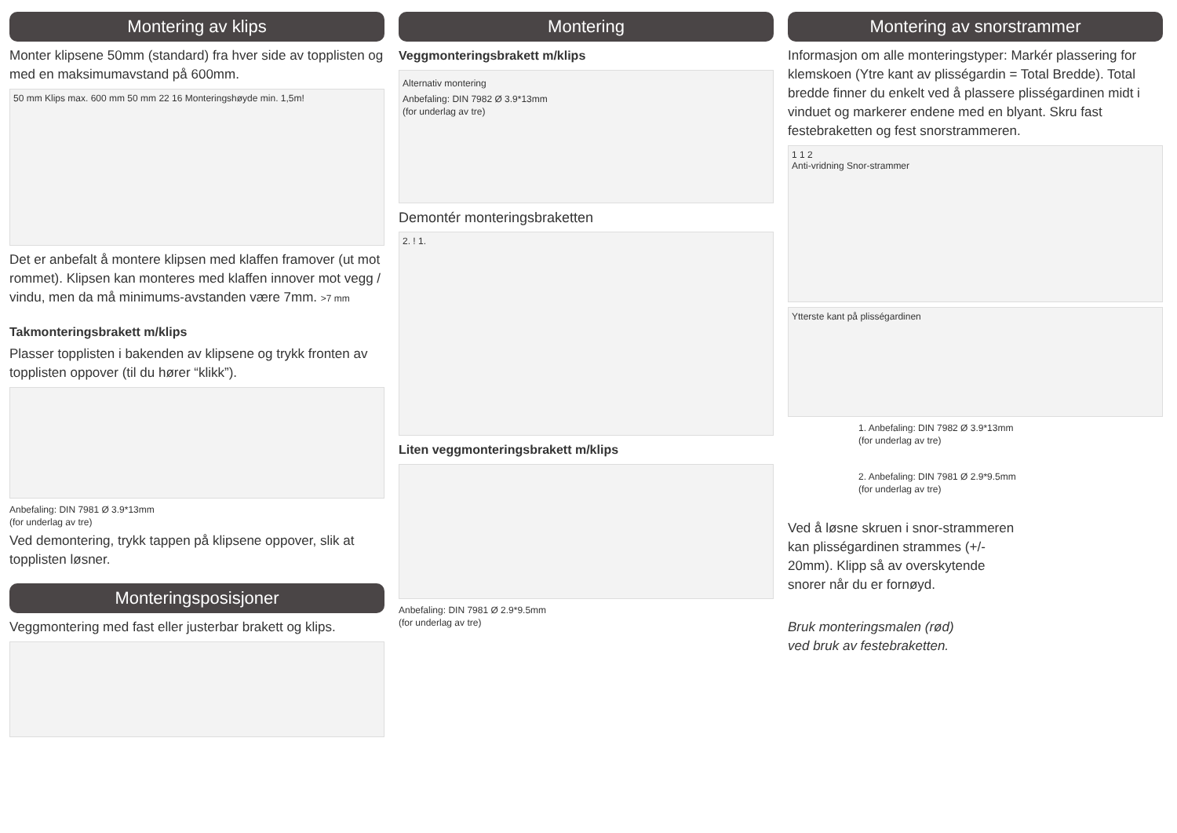Montering av klips
Monter klipsene 50mm (standard) fra hver side av topplisten og med en maksimumavstand på 600mm.
50 mm Klips max. 600 mm 50 mm 22 16 Monteringshøyde min. 1,5m!
Det er anbefalt å montere klipsen med klaffen framover (ut mot rommet). Klipsen kan monteres med klaffen innover mot vegg / vindu, men da må minimums-avstanden være 7mm. >7 mm
Takmonteringsbrakett m/klips
Plasser topplisten i bakenden av klipsene og trykk fronten av topplisten oppover (til du hører “klikk”).
Anbefaling: DIN 7981 Ø 3.9*13mm
(for underlag av tre)
Ved demontering, trykk tappen på klipsene oppover, slik at topplisten løsner.
Monteringsposisjoner
Veggmontering med fast eller justerbar brakett og klips.
Montering
Veggmonteringsbrakett m/klips
Alternativ montering
Anbefaling: DIN 7982 Ø 3.9*13mm
(for underlag av tre)
Demontér monteringsbraketten
2. ! 1.
Liten veggmonteringsbrakett m/klips
Anbefaling: DIN 7981 Ø 2.9*9.5mm
(for underlag av tre)
Montering av snorstrammer
Informasjon om alle monteringstyper: Markér plassering for klemskoen (Ytre kant av plisségardin = Total Bredde). Total bredde finner du enkelt ved å plassere plisségardinen midt i vinduet og markerer endene med en blyant. Skru fast festebraketten og fest snorstrammeren.
1 1 2
Anti-vridning Snor-strammer
Ytterste kant på plisségardinen
1. Anbefaling: DIN 7982 Ø 3.9*13mm
(for underlag av tre)
2. Anbefaling: DIN 7981 Ø 2.9*9.5mm
(for underlag av tre)
Ved å løsne skruen i snor-strammeren kan plisségardinen strammes (+/- 20mm). Klipp så av overskytende snorer når du er fornøyd.
Bruk monteringsmalen (rød)
ved bruk av festebraketten.